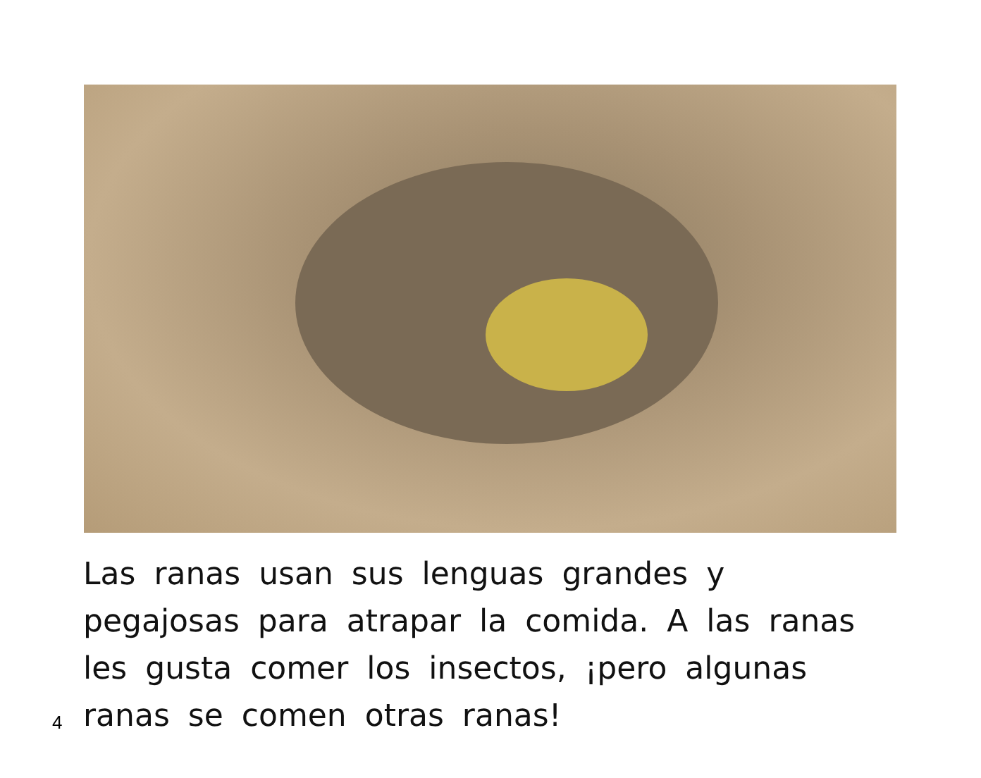Las ranas usan sus lenguas grandes y pegajosas para atrapar la comida. A las ranas les gusta comer los insectos, ¡pero algunas ranas se comen otras ranas!
4